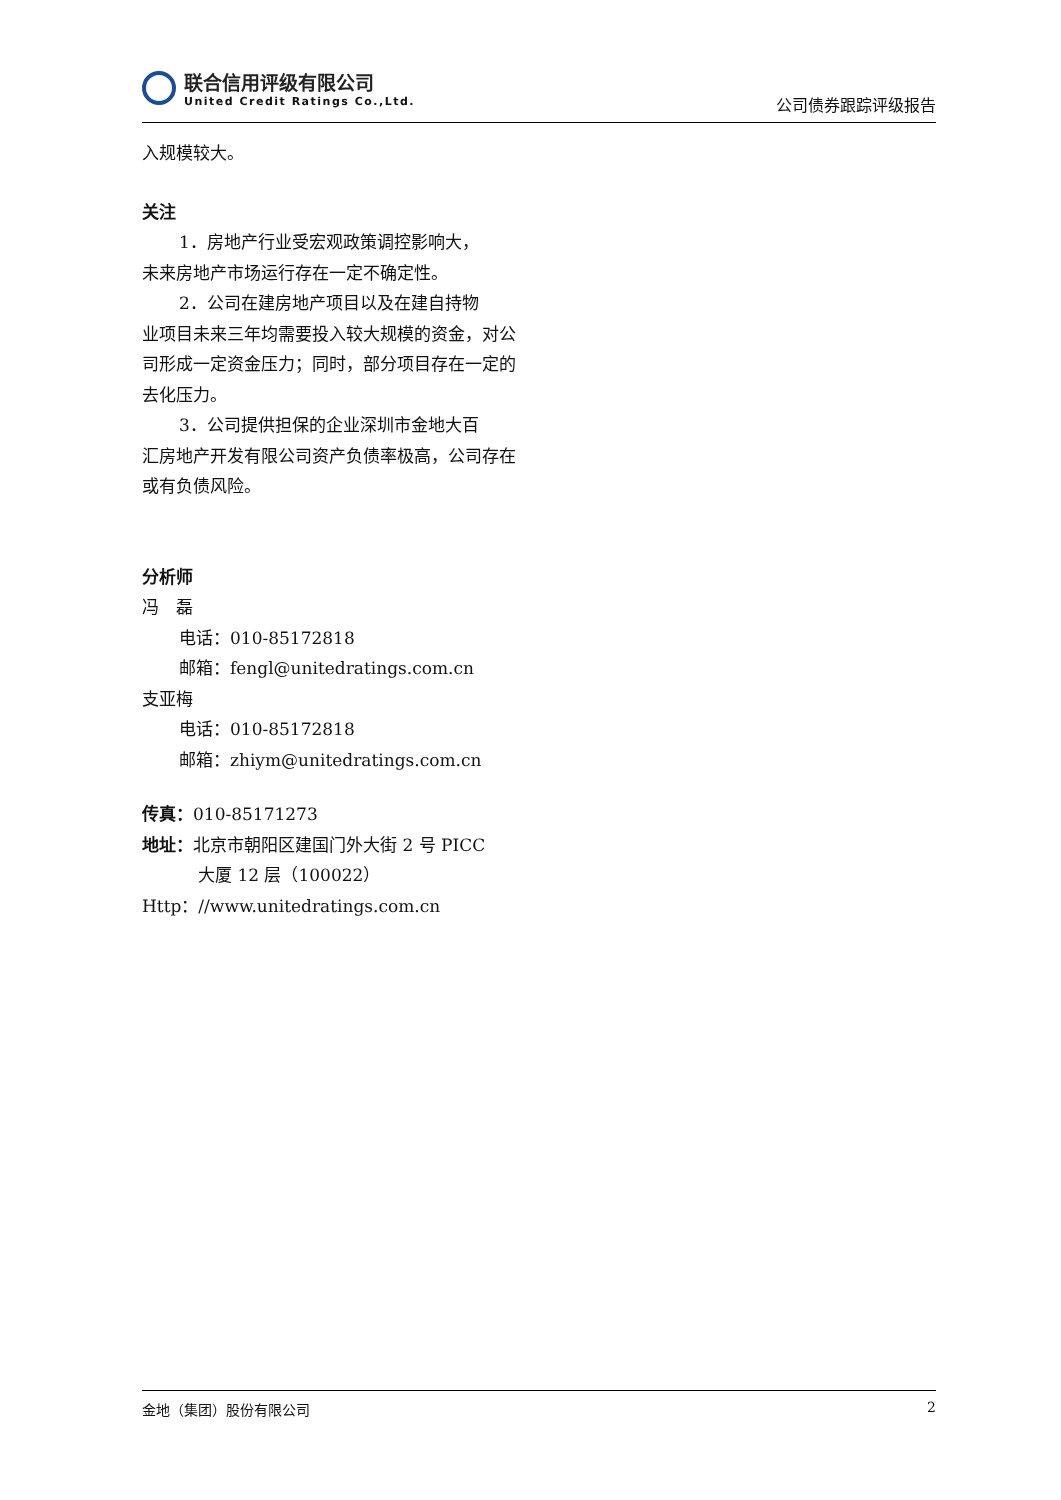联合信用评级有限公司
United Credit Ratings Co.,Ltd.
公司债券跟踪评级报告
入规模较大。
关注
1．房地产行业受宏观政策调控影响大，
未来房地产市场运行存在一定不确定性。
2．公司在建房地产项目以及在建自持物
业项目未来三年均需要投入较大规模的资金，对公司形成一定资金压力；同时，部分项目存在一定的去化压力。
3．公司提供担保的企业深圳市金地大百
汇房地产开发有限公司资产负债率极高，公司存在或有负债风险。
分析师
冯　磊
电话：010-85172818
邮箱：fengl@unitedratings.com.cn
支亚梅
电话：010-85172818
邮箱：zhiym@unitedratings.com.cn
传真：010-85171273
地址：北京市朝阳区建国门外大街 2 号 PICC
大厦 12 层（100022）
Http：//www.unitedratings.com.cn
金地（集团）股份有限公司 2